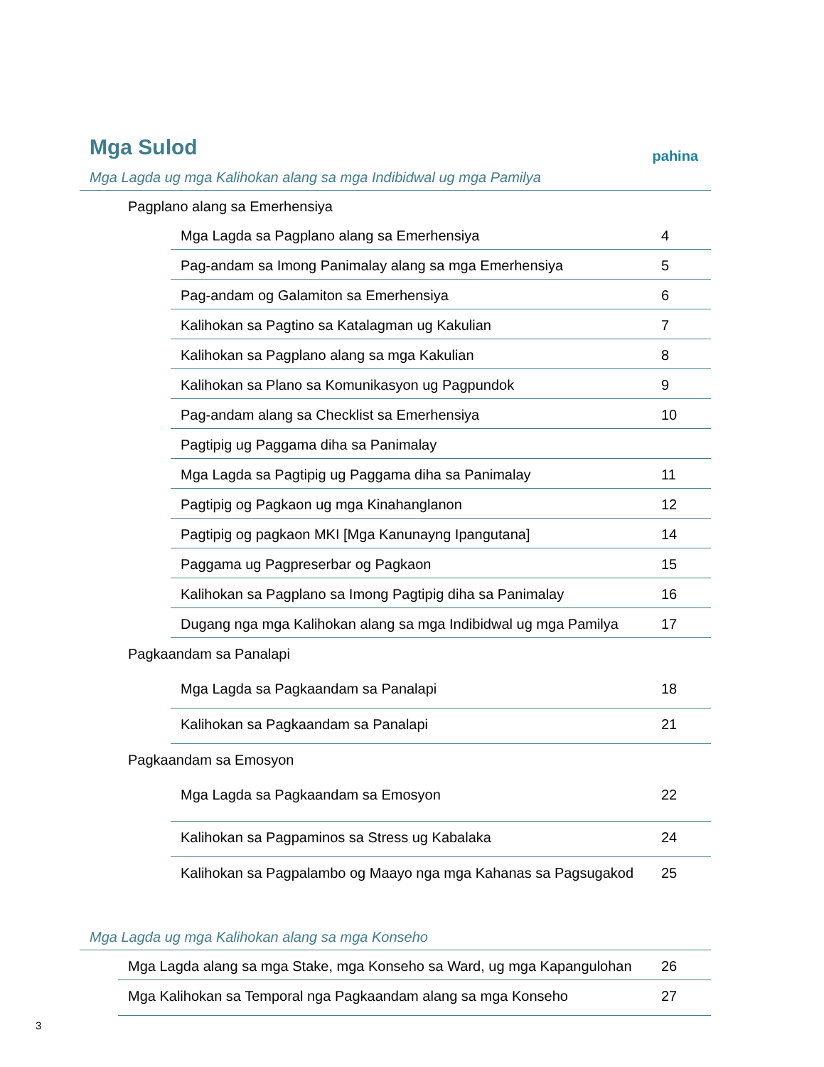Mga Sulod
pahina
Mga Lagda ug mga Kalihokan alang sa mga Indibidwal ug mga Pamilya
| Pagplano alang sa Emerhensiya | | |
| | Mga Lagda sa Pagplano alang sa Emerhensiya | 4 |
| | Pag-andam sa Imong Panimalay alang sa mga Emerhensiya | 5 |
| | Pag-andam og Galamiton sa Emerhensiya | 6 |
| | Kalihokan sa Pagtino sa Katalagman ug Kakulian | 7 |
| | Kalihokan sa Pagplano alang sa mga Kakulian | 8 |
| | Kalihokan sa Plano sa Komunikasyon ug Pagpundok | 9 |
| | Pag-andam alang sa Checklist sa Emerhensiya | 10 |
| | Pagtipig ug Paggama diha sa Panimalay | |
| | Mga Lagda sa Pagtipig ug Paggama diha sa Panimalay | 11 |
| | Pagtipig og Pagkaon ug mga Kinahanglanon | 12 |
| | Pagtipig og pagkaon MKI [Mga Kanunayng Ipangutana] | 14 |
| | Paggama ug Pagpreserbar og Pagkaon | 15 |
| | Kalihokan sa Pagplano sa Imong Pagtipig diha sa Panimalay | 16 |
| | Dugang nga mga Kalihokan alang sa mga Indibidwal ug mga Pamilya | 17 |
| Pagkaandam sa Panalapi | | |
| | Mga Lagda sa Pagkaandam sa Panalapi | 18 |
| | Kalihokan sa Pagkaandam sa Panalapi | 21 |
| Pagkaandam sa Emosyon | | |
| | Mga Lagda sa Pagkaandam sa Emosyon | 22 |
| | Kalihokan sa Pagpaminos sa Stress ug Kabalaka | 24 |
| | Kalihokan sa Pagpalambo og Maayo nga mga Kahanas sa Pagsugakod | 25 |
Mga Lagda ug mga Kalihokan alang sa mga Konseho
| | Mga Lagda alang sa mga Stake, mga Konseho sa Ward, ug mga Kapangulohan | 26 |
| | Mga Kalihokan sa Temporal nga Pagkaandam alang sa mga Konseho | 27 |
3